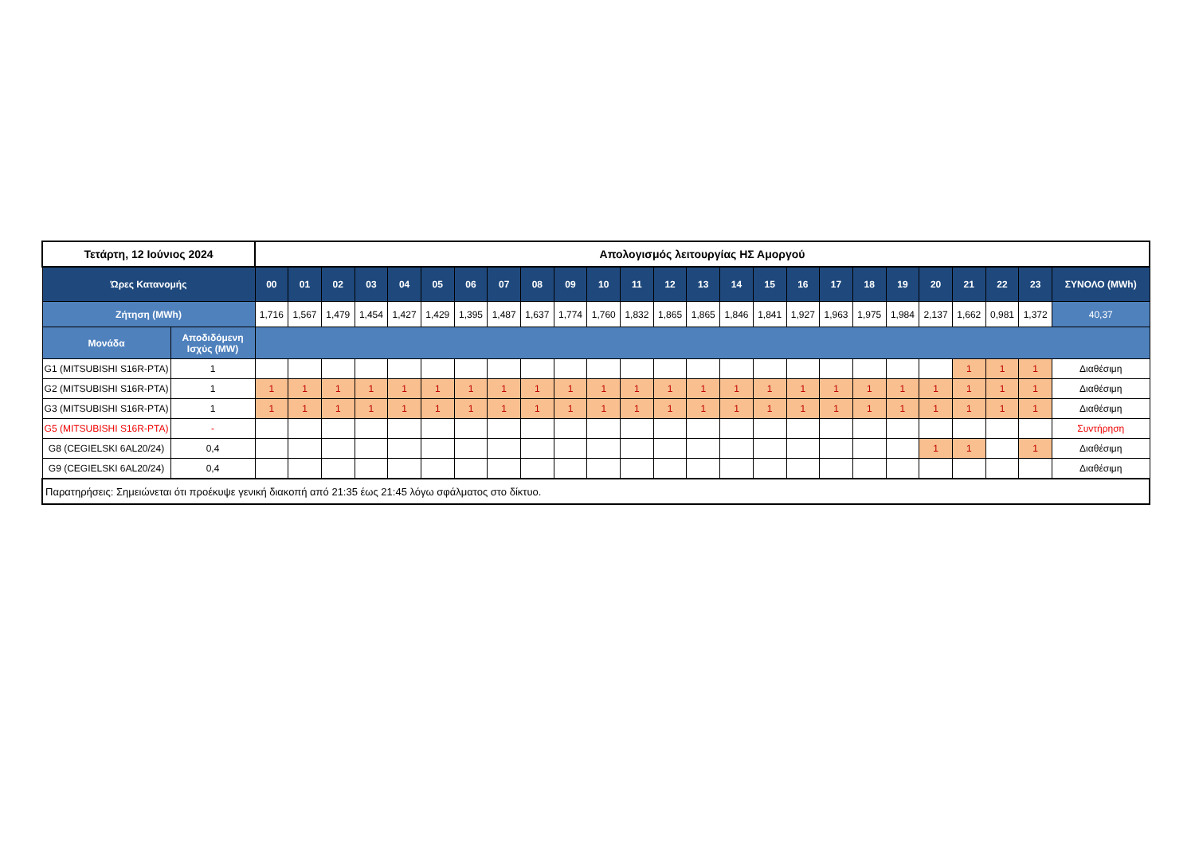| Τετάρτη, 12 Ιούνιος 2024 | | Απολογισμός λειτουργίας ΗΣ Αμοργού | | | | | | | | | | | | | | | | | | | | | | | | |
| Ώρες Κατανομής | | 00 | 01 | 02 | 03 | 04 | 05 | 06 | 07 | 08 | 09 | 10 | 11 | 12 | 13 | 14 | 15 | 16 | 17 | 18 | 19 | 20 | 21 | 22 | 23 | ΣΥΝΟΛΟ (MWh) |
| Ζήτηση (MWh) | | 1,716 | 1,567 | 1,479 | 1,454 | 1,427 | 1,429 | 1,395 | 1,487 | 1,637 | 1,774 | 1,760 | 1,832 | 1,865 | 1,865 | 1,846 | 1,841 | 1,927 | 1,963 | 1,975 | 1,984 | 2,137 | 1,662 | 0,981 | 1,372 | 40,37 |
| Μονάδα | Αποδιδόμενη Ισχύς (MW) | | | | | | | | | | | | | | | | | | | | | | | | | |
| G1 (MITSUBISHI S16R-PTA) | 1 | | | | | | | | | | | | | | | | | | | | | | 1 | 1 | 1 | Διαθέσιμη |
| G2 (MITSUBISHI S16R-PTA) | 1 | 1 | 1 | 1 | 1 | 1 | 1 | 1 | 1 | 1 | 1 | 1 | 1 | 1 | 1 | 1 | 1 | 1 | 1 | 1 | 1 | 1 | 1 | 1 | 1 | Διαθέσιμη |
| G3 (MITSUBISHI S16R-PTA) | 1 | 1 | 1 | 1 | 1 | 1 | 1 | 1 | 1 | 1 | 1 | 1 | 1 | 1 | 1 | 1 | 1 | 1 | 1 | 1 | 1 | 1 | 1 | 1 | 1 | Διαθέσιμη |
| G5 (MITSUBISHI S16R-PTA) | - | | | | | | | | | | | | | | | | | | | | | | | | | Συντήρηση |
| G8 (CEGIELSKI 6AL20/24) | 0,4 | | | | | | | | | | | | | | | | | | | | | 1 | 1 | | 1 | Διαθέσιμη |
| G9 (CEGIELSKI 6AL20/24) | 0,4 | | | | | | | | | | | | | | | | | | | | | | | | | Διαθέσιμη |
| Παρατηρήσεις: Σημειώνεται ότι προέκυψε γενική διακοπή από 21:35 έως 21:45 λόγω σφάλματος στο δίκτυο. | | | | | | | | | | | | | | | | | | | | | | | | | | |